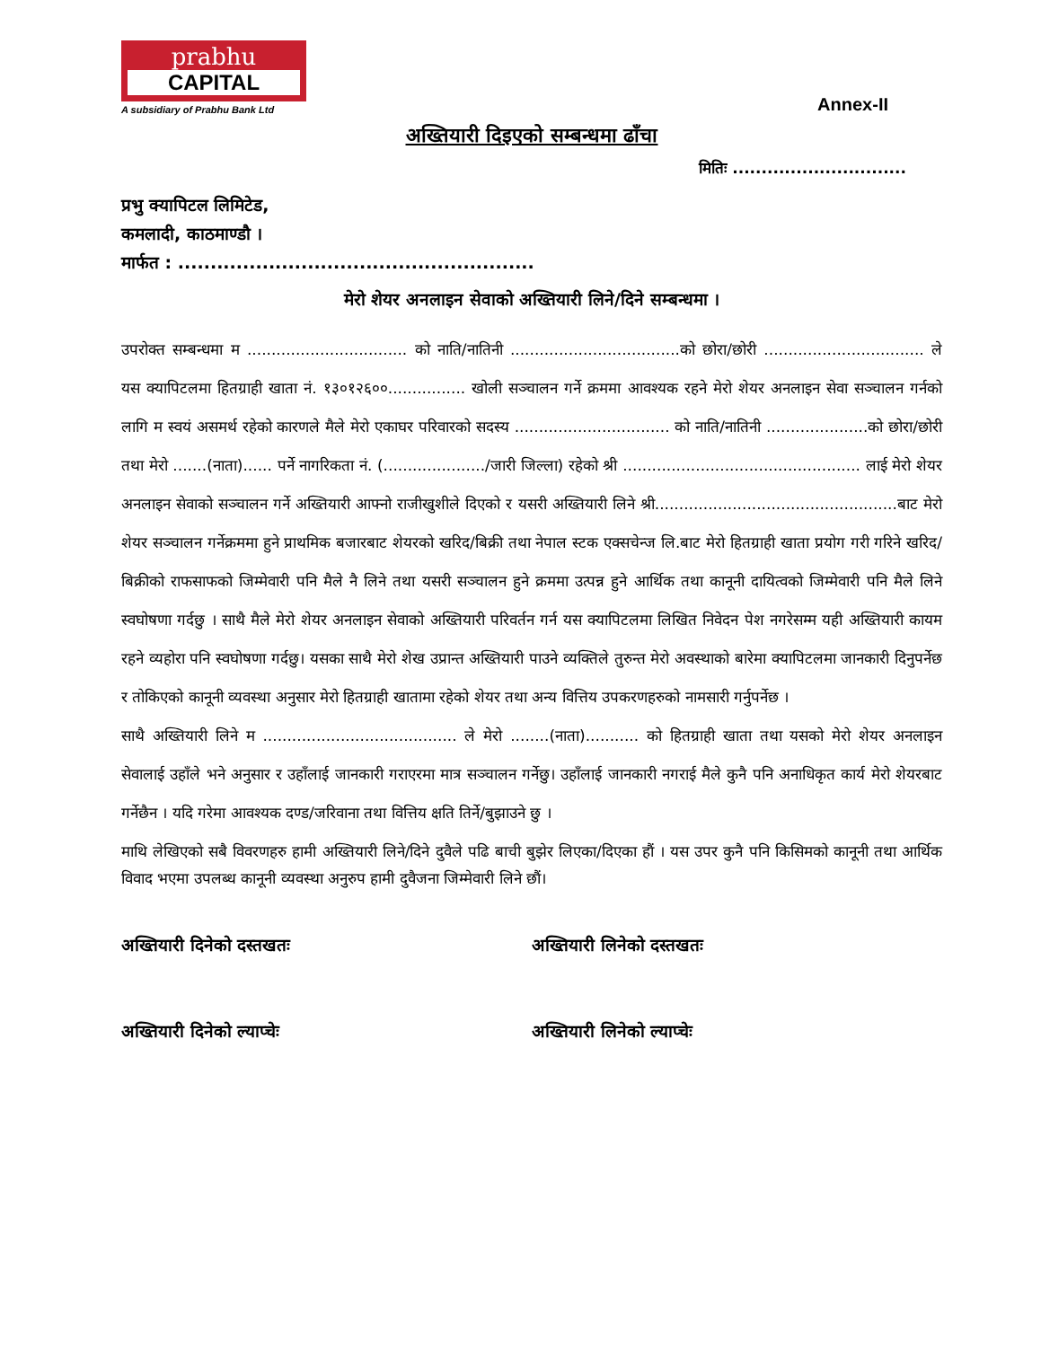prabhu
CAPITAL
A subsidiary of Prabhu Bank Ltd
Annex-II
अख्तियारी दिइएको सम्बन्धमा ढाँचा
मितिः ..............................
प्रभु क्यापिटल लिमिटेड,
कमलादी, काठमाण्डौ ।
मार्फत : .......................................................
मेरो शेयर अनलाइन सेवाको अख्तियारी लिने/दिने सम्बन्धमा ।
उपरोक्त सम्बन्धमा म ................................. को नाति/नातिनी ...................................को छोरा/छोरी ................................. ले यस क्यापिटलमा हितग्राही खाता नं. १३०१२६००................ खोली सञ्चालन गर्ने क्रममा आवश्यक रहने मेरो शेयर अनलाइन सेवा सञ्चालन गर्नको लागि म स्वयं असमर्थ रहेको कारणले मैले मेरो एकाघर परिवारको सदस्य ................................ को नाति/नातिनी .....................को छोरा/छोरी तथा मेरो .......(नाता)...... पर्ने नागरिकता नं. (...................../जारी जिल्ला) रहेको श्री ................................................. लाई मेरो शेयर अनलाइन सेवाको सञ्चालन गर्ने अख्तियारी आफ्नो राजीखुशीले दिएको र यसरी अख्तियारी लिने श्री..................................................बाट मेरो शेयर सञ्चालन गर्नेक्रममा हुने प्राथमिक बजारबाट शेयरको खरिद/बिक्री तथा नेपाल स्टक एक्सचेन्ज लि.बाट मेरो हितग्राही खाता प्रयोग गरी गरिने खरिद/बिक्रीको राफसाफको जिम्मेवारी पनि मैले नै लिने तथा यसरी सञ्चालन हुने क्रममा उत्पन्न हुने आर्थिक तथा कानूनी दायित्वको जिम्मेवारी पनि मैले लिने स्वघोषणा गर्दछु । साथै मैले मेरो शेयर अनलाइन सेवाको अख्तियारी परिवर्तन गर्न यस क्यापिटलमा लिखित निवेदन पेश नगरेसम्म यही अख्तियारी कायम रहने व्यहोरा पनि स्वघोषणा गर्दछु। यसका साथै मेरो शेख उप्रान्त अख्तियारी पाउने व्यक्तिले तुरुन्त मेरो अवस्थाको बारेमा क्यापिटलमा जानकारी दिनुपर्नेछ र तोकिएको कानूनी व्यवस्था अनुसार मेरो हितग्राही खातामा रहेको शेयर तथा अन्य वित्तिय उपकरणहरुको नामसारी गर्नुपर्नेछ ।
साथै अख्तियारी लिने म ........................................ ले मेरो ........(नाता)........... को हितग्राही खाता तथा यसको मेरो शेयर अनलाइन सेवालाई उहाँले भने अनुसार र उहाँलाई जानकारी गराएरमा मात्र सञ्चालन गर्नेछु। उहाँलाई जानकारी नगराई मैले कुनै पनि अनाधिकृत कार्य मेरो शेयरबाट गर्नेछैन । यदि गरेमा आवश्यक दण्ड/जरिवाना तथा वित्तिय क्षति तिर्ने/बुझाउने छु ।
माथि लेखिएको सबै विवरणहरु हामी अख्तियारी लिने/दिने दुवैले पढि बाची बुझेर लिएका/दिएका हौं । यस उपर कुनै पनि किसिमको कानूनी तथा आर्थिक विवाद भएमा उपलब्ध कानूनी व्यवस्था अनुरुप हामी दुवैजना जिम्मेवारी लिने छौं।
अख्तियारी दिनेको दस्तखतः अख्तियारी लिनेको दस्तखतः
अख्तियारी दिनेको ल्याप्चेः अख्तियारी लिनेको ल्याप्चेः